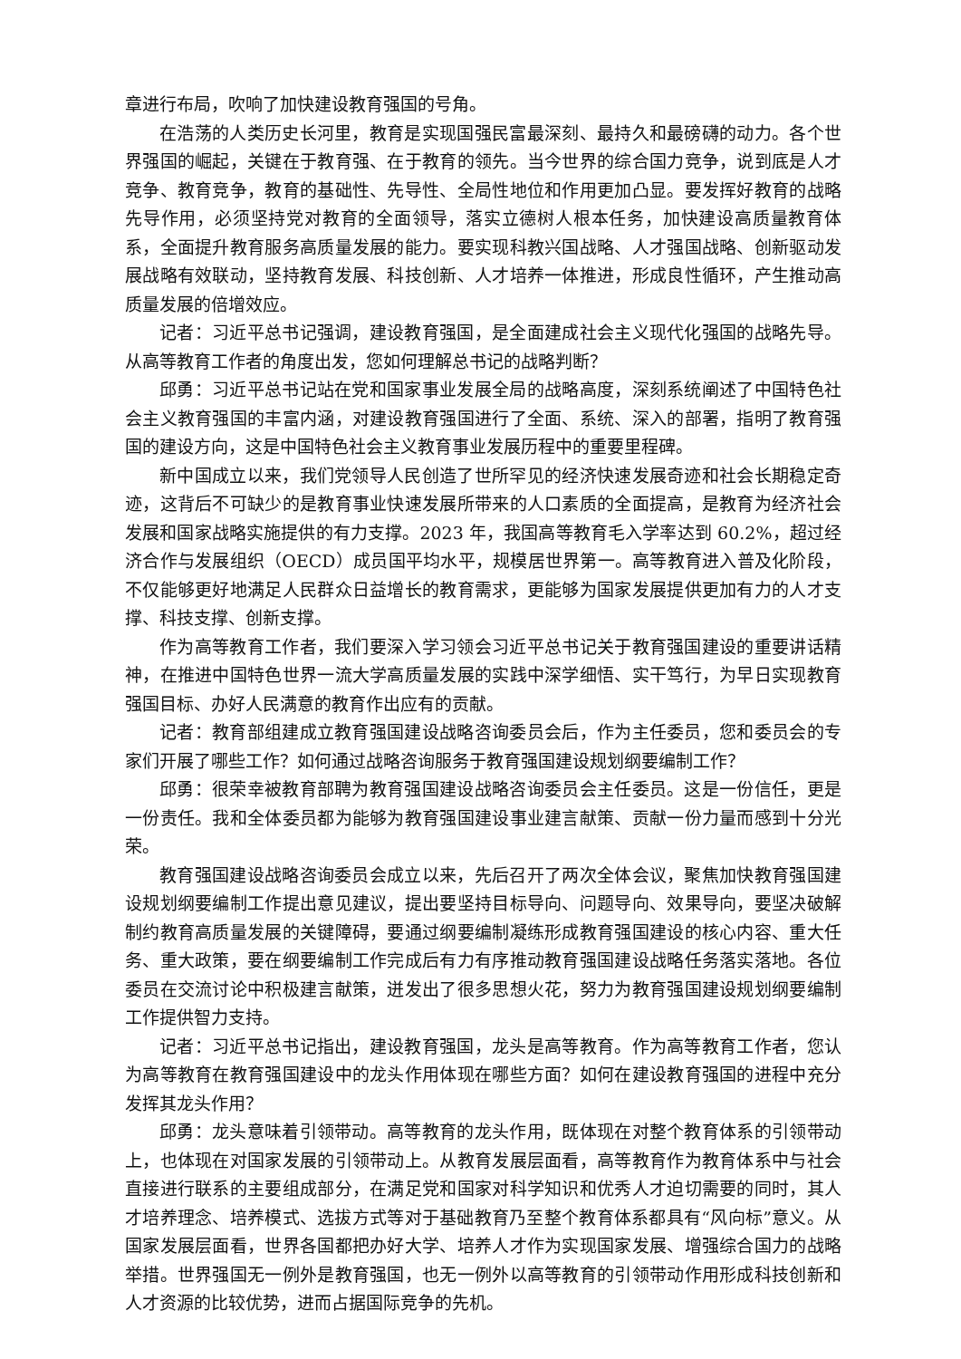章进行布局，吹响了加快建设教育强国的号角。
在浩荡的人类历史长河里，教育是实现国强民富最深刻、最持久和最磅礴的动力。各个世界强国的崛起，关键在于教育强、在于教育的领先。当今世界的综合国力竞争，说到底是人才竞争、教育竞争，教育的基础性、先导性、全局性地位和作用更加凸显。要发挥好教育的战略先导作用，必须坚持党对教育的全面领导，落实立德树人根本任务，加快建设高质量教育体系，全面提升教育服务高质量发展的能力。要实现科教兴国战略、人才强国战略、创新驱动发展战略有效联动，坚持教育发展、科技创新、人才培养一体推进，形成良性循环，产生推动高质量发展的倍增效应。
记者：习近平总书记强调，建设教育强国，是全面建成社会主义现代化强国的战略先导。从高等教育工作者的角度出发，您如何理解总书记的战略判断？
邱勇：习近平总书记站在党和国家事业发展全局的战略高度，深刻系统阐述了中国特色社会主义教育强国的丰富内涵，对建设教育强国进行了全面、系统、深入的部署，指明了教育强国的建设方向，这是中国特色社会主义教育事业发展历程中的重要里程碑。
新中国成立以来，我们党领导人民创造了世所罕见的经济快速发展奇迹和社会长期稳定奇迹，这背后不可缺少的是教育事业快速发展所带来的人口素质的全面提高，是教育为经济社会发展和国家战略实施提供的有力支撑。2023 年，我国高等教育毛入学率达到 60.2%，超过经济合作与发展组织（OECD）成员国平均水平，规模居世界第一。高等教育进入普及化阶段，不仅能够更好地满足人民群众日益增长的教育需求，更能够为国家发展提供更加有力的人才支撑、科技支撑、创新支撑。
作为高等教育工作者，我们要深入学习领会习近平总书记关于教育强国建设的重要讲话精神，在推进中国特色世界一流大学高质量发展的实践中深学细悟、实干笃行，为早日实现教育强国目标、办好人民满意的教育作出应有的贡献。
记者：教育部组建成立教育强国建设战略咨询委员会后，作为主任委员，您和委员会的专家们开展了哪些工作？如何通过战略咨询服务于教育强国建设规划纲要编制工作？
邱勇：很荣幸被教育部聘为教育强国建设战略咨询委员会主任委员。这是一份信任，更是一份责任。我和全体委员都为能够为教育强国建设事业建言献策、贡献一份力量而感到十分光荣。
教育强国建设战略咨询委员会成立以来，先后召开了两次全体会议，聚焦加快教育强国建设规划纲要编制工作提出意见建议，提出要坚持目标导向、问题导向、效果导向，要坚决破解制约教育高质量发展的关键障碍，要通过纲要编制凝练形成教育强国建设的核心内容、重大任务、重大政策，要在纲要编制工作完成后有力有序推动教育强国建设战略任务落实落地。各位委员在交流讨论中积极建言献策，迸发出了很多思想火花，努力为教育强国建设规划纲要编制工作提供智力支持。
记者：习近平总书记指出，建设教育强国，龙头是高等教育。作为高等教育工作者，您认为高等教育在教育强国建设中的龙头作用体现在哪些方面？如何在建设教育强国的进程中充分发挥其龙头作用？
邱勇：龙头意味着引领带动。高等教育的龙头作用，既体现在对整个教育体系的引领带动上，也体现在对国家发展的引领带动上。从教育发展层面看，高等教育作为教育体系中与社会直接进行联系的主要组成部分，在满足党和国家对科学知识和优秀人才迫切需要的同时，其人才培养理念、培养模式、选拔方式等对于基础教育乃至整个教育体系都具有“风向标”意义。从国家发展层面看，世界各国都把办好大学、培养人才作为实现国家发展、增强综合国力的战略举措。世界强国无一例外是教育强国，也无一例外以高等教育的引领带动作用形成科技创新和人才资源的比较优势，进而占据国际竞争的先机。